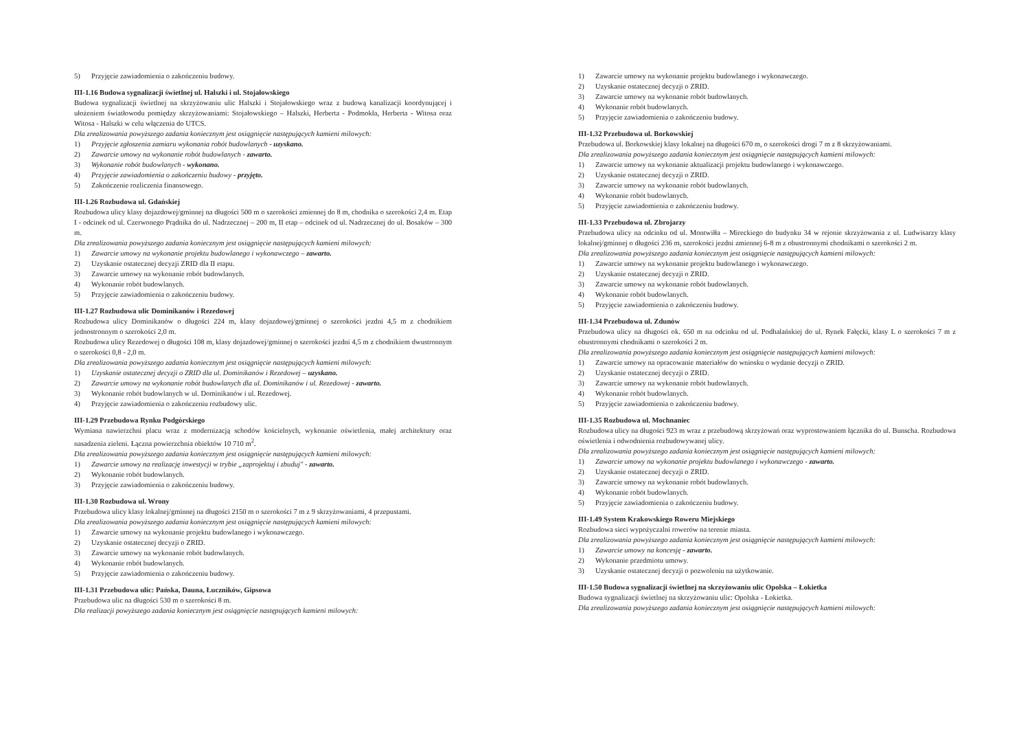5) Przyjęcie zawiadomienia o zakończeniu budowy.
III-1.16 Budowa sygnalizacji świetlnej ul. Halszki i ul. Stojałowskiego
Budowa sygnalizacji świetlnej na skrzyżowaniu ulic Halszki i Stojałowskiego wraz z budową kanalizacji koordynującej i ułożeniem światłowodu pomiędzy skrzyżowaniami: Stojałowskiego – Halszki, Herberta - Podmokła, Herberta - Witosa oraz Witosa - Halszki w celu włączenia do UTCS.
Dla zrealizowania powyższego zadania koniecznym jest osiągnięcie następujących kamieni milowych:
1) Przyjęcie zgłoszenia zamiaru wykonania robót budowlanych - uzyskano.
2) Zawarcie umowy na wykonanie robót budowlanych - zawarto.
3) Wykonanie robót budowlanych - wykonano.
4) Przyjęcie zawiadomienia o zakończeniu budowy - przyjęto.
5) Zakończenie rozliczenia finansowego.
III-1.26 Rozbudowa ul. Gdańskiej
Rozbudowa ulicy klasy dojazdowej/gminnej na długości 500 m o szerokości zmiennej do 8 m, chodnika o szerokości 2,4 m. Etap I - odcinek od ul. Czerwonego Prądnika do ul. Nadrzecznej – 200 m, II etap – odcinek od ul. Nadrzecznej do ul. Bosaków – 300 m.
Dla zrealizowania powyższego zadania koniecznym jest osiągnięcie następujących kamieni milowych:
1) Zawarcie umowy na wykonanie projektu budowlanego i wykonawczego – zawarto.
2) Uzyskanie ostatecznej decyzji ZRID dla II etapu.
3) Zawarcie umowy na wykonanie robót budowlanych.
4) Wykonanie robót budowlanych.
5) Przyjęcie zawiadomienia o zakończeniu budowy.
III-1.27 Rozbudowa ulic Dominikanów i Rezedowej
Rozbudowa ulicy Dominikanów o długości 224 m, klasy dojazdowej/gminnej o szerokości jezdni 4,5 m z chodnikiem jednostronnym o szerokości 2,0 m.
Rozbudowa ulicy Rezedowej o długości 108 m, klasy dojazdowej/gminnej o szerokości jezdni 4,5 m z chodnikiem dwustronnym o szerokości 0,8 - 2,0 m.
Dla zrealizowania powyższego zadania koniecznym jest osiągnięcie następujących kamieni milowych:
1) Uzyskanie ostatecznej decyzji o ZRID dla ul. Dominikanów i Rezedowej – uzyskano.
2) Zawarcie umowy na wykonanie robót budowlanych dla ul. Dominikanów i ul. Rezedowej - zawarto.
3) Wykonanie robót budowlanych w ul. Dominikanów i ul. Rezedowej.
4) Przyjęcie zawiadomienia o zakończeniu rozbudowy ulic.
III-1.29 Przebudowa Rynku Podgórskiego
Wymiana nawierzchni placu wraz z modernizacją schodów kościelnych, wykonanie oświetlenia, małej architektury oraz nasadzenia zieleni. Łączna powierzchnia obiektów 10 710 m<sup>2</sup>.
Dla zrealizowania powyższego zadania koniecznym jest osiągnięcie następujących kamieni milowych:
1) Zawarcie umowy na realizację inwestycji w trybie „zaprojektuj i zbuduj" - zawarto.
2) Wykonanie robót budowlanych.
3) Przyjęcie zawiadomienia o zakończeniu budowy.
III-1.30 Rozbudowa ul. Wrony
Przebudowa ulicy klasy lokalnej/gminnej na długości 2150 m o szerokości 7 m z 9 skrzyżowaniami, 4 przepustami.
Dla zrealizowania powyższego zadania koniecznym jest osiągnięcie następujących kamieni milowych:
1) Zawarcie umowy na wykonanie projektu budowlanego i wykonawczego.
2) Uzyskanie ostatecznej decyzji o ZRID.
3) Zawarcie umowy na wykonanie robót budowlanych.
4) Wykonanie robót budowlanych.
5) Przyjęcie zawiadomienia o zakończeniu budowy.
III-1.31 Przebudowa ulic: Pańska, Dauna, Łuczników, Gipsowa
Przebudowa ulic na długości 530 m o szerokości 8 m.
Dla realizacji powyższego zadania koniecznym jest osiągnięcie następujących kamieni milowych:
1) Zawarcie umowy na wykonanie projektu budowlanego i wykonawczego.
2) Uzyskanie ostatecznej decyzji o ZRID.
3) Zawarcie umowy na wykonanie robót budowlanych.
4) Wykonanie robót budowlanych.
5) Przyjęcie zawiadomienia o zakończeniu budowy.
III-1.32 Przebudowa ul. Borkowskiej
Przebudowa ul. Borkowskiej klasy lokalnej na długości 670 m, o szerokości drogi 7 m z 8 skrzyżowaniami.
Dla zrealizowania powyższego zadania koniecznym jest osiągnięcie następujących kamieni milowych:
1) Zawarcie umowy na wykonanie aktualizacji projektu budowlanego i wykonawczego.
2) Uzyskanie ostatecznej decyzji o ZRID.
3) Zawarcie umowy na wykonanie robót budowlanych.
4) Wykonanie robót budowlanych.
5) Przyjęcie zawiadomienia o zakończeniu budowy.
III-1.33 Przebudowa ul. Zbrojarzy
Przebudowa ulicy na odcinku od ul. Montwiłła – Mireckiego do budynku 34 w rejonie skrzyżowania z ul. Ludwisarzy klasy lokalnej/gminnej o długości 236 m, szerokości jezdni zmiennej 6-8 m z obustronnymi chodnikami o szerokości 2 m.
Dla zrealizowania powyższego zadania koniecznym jest osiągnięcie następujących kamieni milowych:
1) Zawarcie umowy na wykonanie projektu budowlanego i wykonawczego.
2) Uzyskanie ostatecznej decyzji o ZRID.
3) Zawarcie umowy na wykonanie robót budowlanych.
4) Wykonanie robót budowlanych.
5) Przyjęcie zawiadomienia o zakończeniu budowy.
III-1.34 Przebudowa ul. Zdunów
Przebudowa ulicy na długości ok. 650 m na odcinku od ul. Podhalańskiej do ul. Rynek Fałęcki, klasy L o szerokości 7 m z obustronnymi chodnikami o szerokości 2 m.
Dla zrealizowania powyższego zadania koniecznym jest osiągnięcie następujących kamieni milowych:
1) Zawarcie umowy na opracowanie materiałów do wniosku o wydanie decyzji o ZRID.
2) Uzyskanie ostatecznej decyzji o ZRID.
3) Zawarcie umowy na wykonanie robót budowlanych.
4) Wykonanie robót budowlanych.
5) Przyjęcie zawiadomienia o zakończeniu budowy.
III-1.35 Rozbudowa ul. Mochnaniec
Rozbudowa ulicy na długości 923 m wraz z przebudową skrzyżowań oraz wyprostowaniem łącznika do ul. Bunscha. Rozbudowa oświetlenia i odwodnienia rozbudowywanej ulicy.
Dla zrealizowania powyższego zadania koniecznym jest osiągnięcie następujących kamieni milowych:
1) Zawarcie umowy na wykonanie projektu budowlanego i wykonawczego - zawarto.
2) Uzyskanie ostatecznej decyzji o ZRID.
3) Zawarcie umowy na wykonanie robót budowlanych.
4) Wykonanie robót budowlanych.
5) Przyjęcie zawiadomienia o zakończeniu budowy.
III-1.49 System Krakowskiego Roweru Miejskiego
Rozbudowa sieci wypożyczalni rowerów na terenie miasta.
Dla zrealizowania powyższego zadania koniecznym jest osiągnięcie następujących kamieni milowych:
1) Zawarcie umowy na koncesję - zawarto.
2) Wykonanie przedmiotu umowy.
3) Uzyskanie ostatecznej decyzji o pozwoleniu na użytkowanie.
III-1.50 Budowa sygnalizacji świetlnej na skrzyżowaniu ulic Opolska – Łokietka
Budowa sygnalizacji świetlnej na skrzyżowaniu ulic: Opolska - Łokietka.
Dla zrealizowania powyższego zadania koniecznym jest osiągnięcie następujących kamieni milowych: